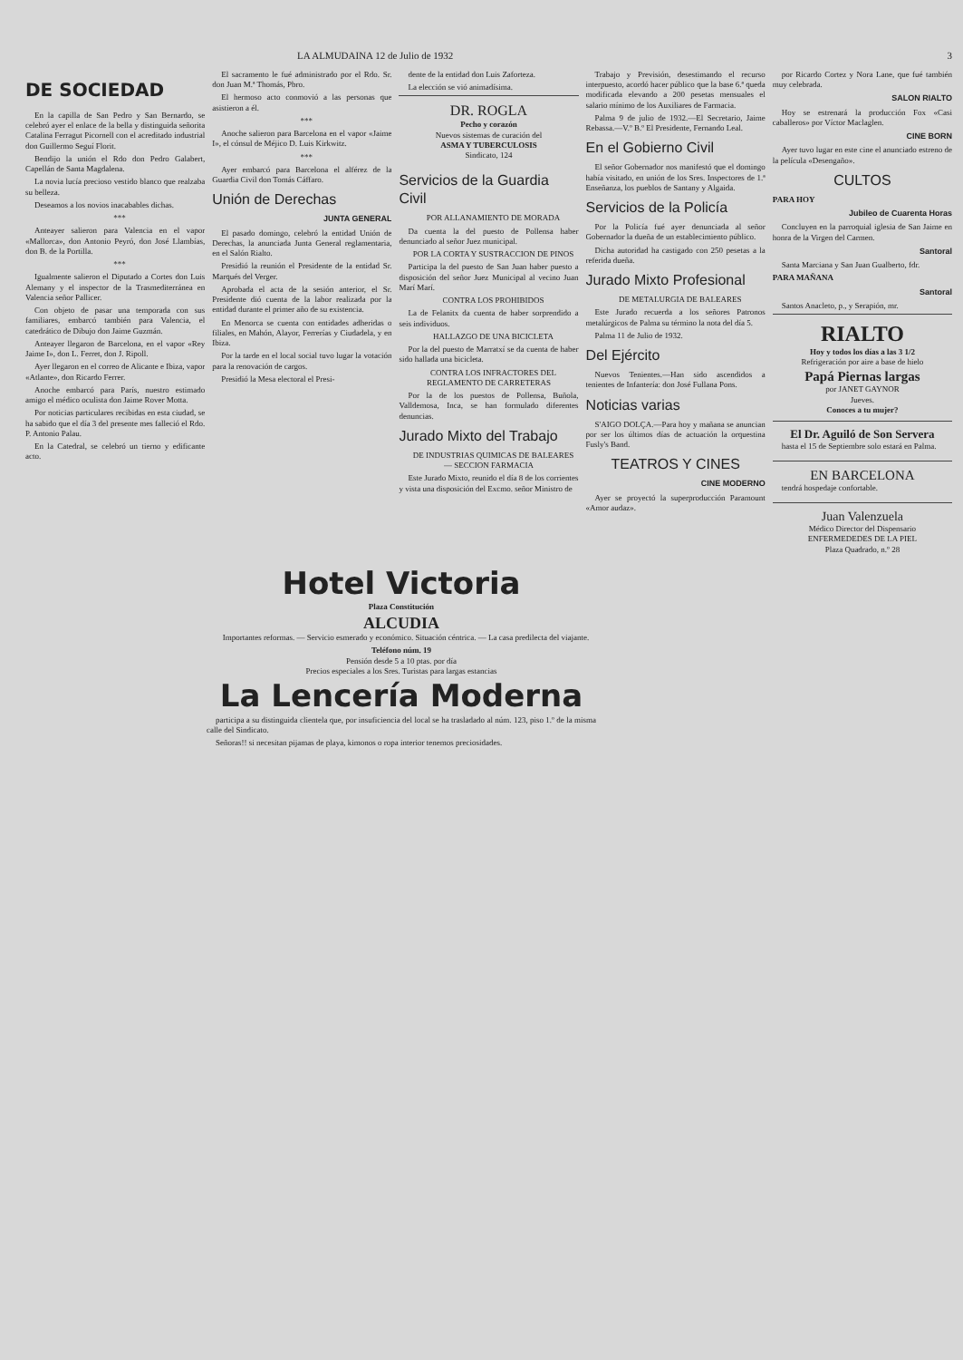LA ALMUDAINA 12 de Julio de 1932 3
DE SOCIEDAD
En la capilla de San Pedro y San Bernardo, se celebró ayer el enlace de la bella y distinguida señorita Catalina Ferragut Picornell con el acreditado industrial don Guillermo Seguí Florit.
Bendijo la unión el Rdo don Pedro Galabert, Capellán de Santa Magdalena.
La novia lucía precioso vestido blanco que realzaba su belleza.
Deseamos a los novios inacabables dichas.
***
Anteayer salieron para Valencia en el vapor «Mallorca», don Antonio Peyró, don José Llambías, don B. de la Portilla.
***
Igualmente salieron el Diputado a Cortes don Luis Alemany y el inspector de la Trasmediterránea en Valencia señor Pallicer.
Con objeto de pasar una temporada con sus familiares, embarcó también para Valencia, el catedrático de Dibujo don Jaime Guzmán.
Anteayer llegaron de Barcelona, en el vapor «Rey Jaime I», don L. Ferret, don J. Ripoll.
Ayer llegaron en el correo de Alicante e Ibiza, vapor «Atlante», don Ricardo Ferrer.
Anoche embarcó para París, nuestro estimado amigo el médico oculista don Jaime Rover Motta.
Por noticias particulares recibidas en esta ciudad, se ha sabido que el día 3 del presente mes falleció el Rdo. P. Antonio Palau.
En la Catedral, se celebró un tierno y edificante acto.
El sacramento le fué administrado por el Rdo. Sr. don Juan M.ª Thomás, Pbro.
El hermoso acto conmovió a las personas que asistieron a él.
***
Anoche salieron para Barcelona en el vapor «Jaime I», el cónsul de Méjico D. Luis Kirkwitz.
***
Ayer embarcó para Barcelona el alférez de la Guardia Civil don Tomás Cáffaro.
Unión de Derechas
JUNTA GENERAL
El pasado domingo, celebró la entidad Unión de Derechas, la anunciada Junta General reglamentaria, en el Salón Rialto.
Presidió la reunión el Presidente de la entidad Sr. Marqués del Verger.
Aprobada el acta de la sesión anterior, el Sr. Presidente dió cuenta de la labor realizada por la entidad durante el primer año de su existencia.
En Menorca se cuenta con entidades adheridas o filiales, en Mahón, Alayor, Ferrerías y Ciudadela, y en Ibiza.
Por la tarde en el local social tuvo lugar la votación para la renovación de cargos.
Presidió la Mesa electoral el Presi-
dente de la entidad don Luis Zaforteza.
La elección se vió animadísima.
DR. ROGLA
Pecho y corazón
Nuevos sistemas de curación del
ASMA Y TUBERCULOSIS
Sindicato, 124
Servicios de la Guardia Civil
POR ALLANAMIENTO DE MORADA
Da cuenta la del puesto de Pollensa haber denunciado al señor Juez municipal.
POR LA CORTA Y SUSTRACCION DE PINOS
Participa la del puesto de San Juan haber puesto a disposición del señor Juez Municipal al vecino Juan Marí Marí.
CONTRA LOS PROHIBIDOS
La de Felanitx da cuenta de haber sorprendido a seis individuos.
HALLAZGO DE UNA BICICLETA
Por la del puesto de Marratxí se da cuenta de haber sido hallada una bicicleta.
CONTRA LOS INFRACTORES DEL REGLAMENTO DE CARRETERAS
Por la de los puestos de Pollensa, Buñola, Valldemosa, Inca, se han formulado diferentes denuncias.
Jurado Mixto del Trabajo
DE INDUSTRIAS QUIMICAS DE BALEARES — SECCION FARMACIA
Este Jurado Mixto, reunido el día 8 de los corrientes y vista una disposición del Excmo. señor Ministro de
Trabajo y Previsión, desestimando el recurso interpuesto, acordó hacer público que la base 6.ª queda modificada elevando a 200 pesetas mensuales el salario mínimo de los Auxiliares de Farmacia.
Palma 9 de julio de 1932.—El Secretario, Jaime Rebassa.—V.º B.º El Presidente, Fernando Leal.
En el Gobierno Civil
El señor Gobernador nos manifestó que el domingo había visitado, en unión de los Sres. Inspectores de 1.ª Enseñanza, los pueblos de Santany y Algaida.
Servicios de la Policía
Por la Policía fué ayer denunciada al señor Gobernador la dueña de un establecimiento público.
Dicha autoridad ha castigado con 250 pesetas a la referida dueña.
Jurado Mixto Profesional
DE METALURGIA DE BALEARES
Este Jurado recuerda a los señores Patronos metalúrgicos de Palma su término la nota del día 5.
Palma 11 de Julio de 1932.
Del Ejército
Nuevos Tenientes.—Han sido ascendidos a tenientes de Infantería: don José Fullana Pons.
Noticias varias
S'AIGO DOLÇA.—Para hoy y mañana se anuncian por ser los últimos días de actuación la orquestina Fusly's Band.
TEATROS Y CINES
CINE MODERNO
Ayer se proyectó la superproducción Paramount «Amor audaz».
por Ricardo Cortez y Nora Lane, que fué también muy celebrada.
SALON RIALTO
Hoy se estrenará la producción Fox «Casi caballeros» por Víctor Maclaglen.
CINE BORN
Ayer tuvo lugar en este cine el anunciado estreno de la película «Desengaño».
CULTOS
PARA HOY
Jubileo de Cuarenta Horas
Concluyen en la parroquial iglesia de San Jaime en honra de la Virgen del Carmen.
Santoral
Santa Marciana y San Juan Gualberto, fdr.
PARA MAÑANA
Santoral
Santos Anacleto, p., y Serapión, mr.
RIALTO
Hoy y todos los días a las 3 1/2
Refrigeración por aire a base de hielo
Papá Piernas largas
por JANET GAYNOR
Jueves.
Conoces a tu mujer?
El Dr. Aguiló de Son Servera
hasta el 15 de Septiembre solo estará en Palma.
EN BARCELONA
tendrá hospedaje confortable.
Juan Valenzuela
Médico Director del Dispensario
ENFERMEDEDES DE LA PIEL
Plaza Quadrado, n.º 28
Hotel Victoria
Plaza Constitución
ALCUDIA
Importantes reformas. — Servicio esmerado y económico. Situación céntrica. — La casa predilecta del viajante.
Teléfono núm. 19
Pensión desde 5 a 10 ptas. por día
Precios especiales a los Sres. Turistas para largas estancias
La Lencería Moderna
participa a su distinguida clientela que, por insuficiencia del local se ha trasladado al núm. 123, piso 1.º de la misma calle del Sindicato.
Señoras!! si necesitan pijamas de playa, kimonos o ropa interior tenemos preciosidades.